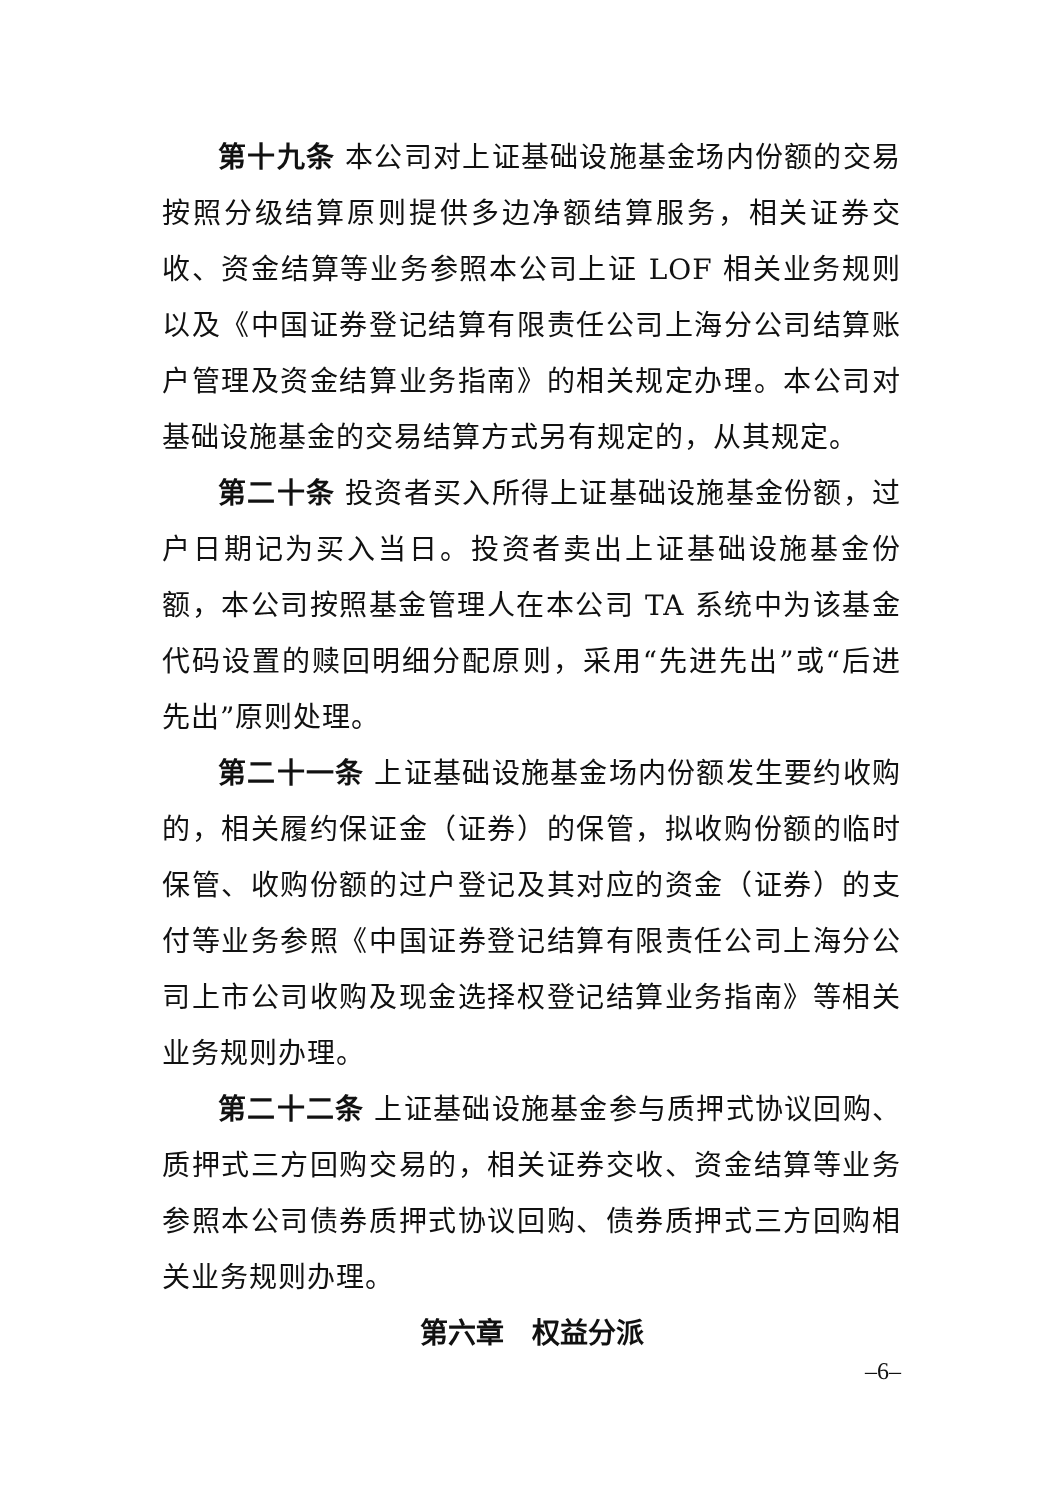第十九条 本公司对上证基础设施基金场内份额的交易按照分级结算原则提供多边净额结算服务，相关证券交收、资金结算等业务参照本公司上证 LOF 相关业务规则以及《中国证券登记结算有限责任公司上海分公司结算账户管理及资金结算业务指南》的相关规定办理。本公司对基础设施基金的交易结算方式另有规定的，从其规定。
第二十条 投资者买入所得上证基础设施基金份额，过户日期记为买入当日。投资者卖出上证基础设施基金份额，本公司按照基金管理人在本公司 TA 系统中为该基金代码设置的赎回明细分配原则，采用“先进先出”或“后进先出”原则处理。
第二十一条 上证基础设施基金场内份额发生要约收购的，相关履约保证金（证券）的保管，拟收购份额的临时保管、收购份额的过户登记及其对应的资金（证券）的支付等业务参照《中国证券登记结算有限责任公司上海分公司上市公司收购及现金选择权登记结算业务指南》等相关业务规则办理。
第二十二条 上证基础设施基金参与质押式协议回购、质押式三方回购交易的，相关证券交收、资金结算等业务参照本公司债券质押式协议回购、债券质押式三方回购相关业务规则办理。
第六章　权益分派
–6–